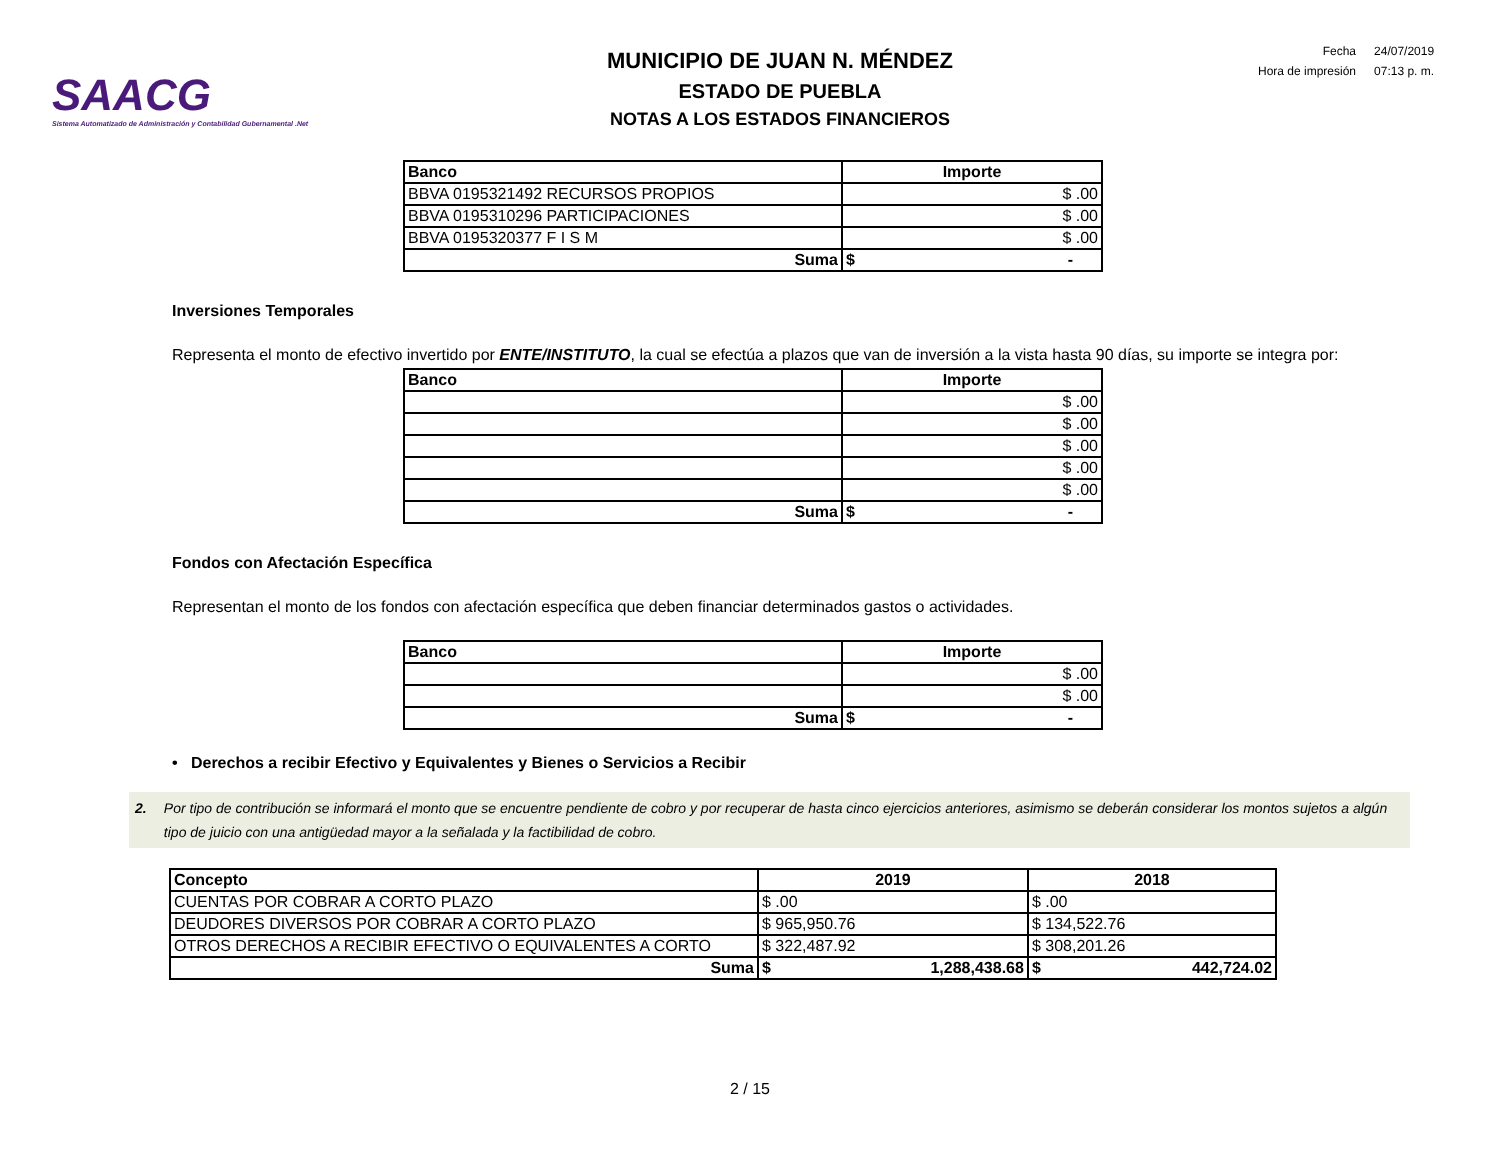SAACG
Sistema Automatizado de Administración y Contabilidad Gubernamental .Net
MUNICIPIO DE JUAN N. MÉNDEZ
ESTADO DE PUEBLA
NOTAS A LOS ESTADOS FINANCIEROS
| Fecha | 24/07/2019 |
| Hora de impresión | 07:13 p. m. |
| Banco | Importe |
| --- | --- |
| BBVA 0195321492 RECURSOS PROPIOS | $ .00 |
| BBVA 0195310296 PARTICIPACIONES | $ .00 |
| BBVA 0195320377 F I S M | $ .00 |
| Suma | $ - |
Inversiones Temporales
Representa el monto de efectivo invertido por ENTE/INSTITUTO, la cual se efectúa a plazos que van de inversión a la vista hasta 90 días, su importe se integra por:
| Banco | Importe |
| --- | --- |
| | $ .00 |
| | $ .00 |
| | $ .00 |
| | $ .00 |
| | $ .00 |
| Suma | $ - |
Fondos con Afectación Específica
Representan el monto de los fondos con afectación específica que deben financiar determinados gastos o actividades.
| Banco | Importe |
| --- | --- |
| | $ .00 |
| | $ .00 |
| Suma | $ - |
• Derechos a recibir Efectivo y Equivalentes y Bienes o Servicios a Recibir
2. Por tipo de contribución se informará el monto que se encuentre pendiente de cobro y por recuperar de hasta cinco ejercicios anteriores, asimismo se deberán considerar los montos sujetos a algún tipo de juicio con una antigüedad mayor a la señalada y la factibilidad de cobro.
| Concepto | 2019 | 2018 |
| --- | --- | --- |
| CUENTAS POR COBRAR A CORTO PLAZO | $ .00 | $ .00 |
| DEUDORES DIVERSOS POR COBRAR A CORTO PLAZO | $ 965,950.76 | $ 134,522.76 |
| OTROS DERECHOS A RECIBIR EFECTIVO O EQUIVALENTES A CORTO | $ 322,487.92 | $ 308,201.26 |
| Suma | $ 1,288,438.68 | $ 442,724.02 |
2 / 15